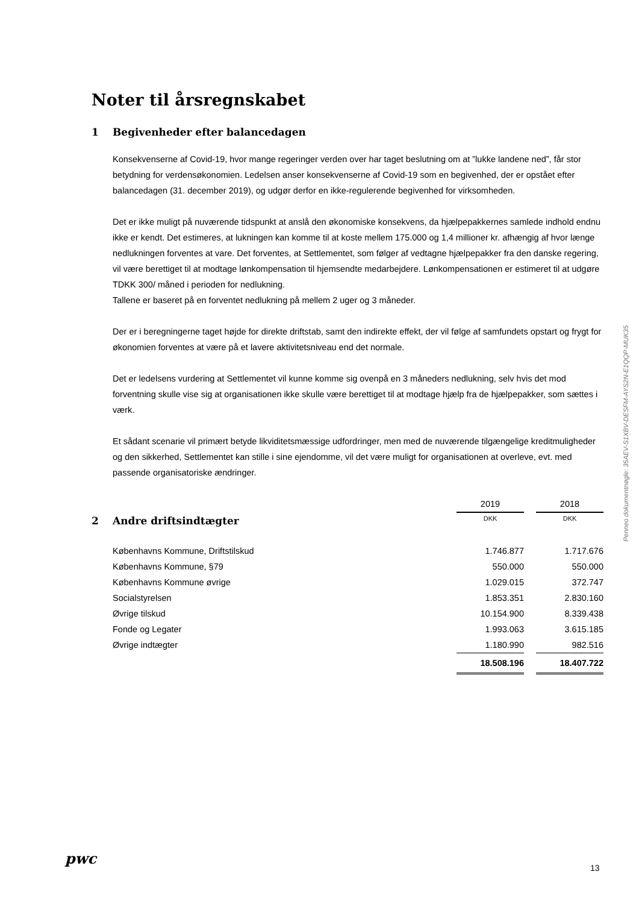Noter til årsregnskabet
1 Begivenheder efter balancedagen
Konsekvenserne af Covid-19, hvor mange regeringer verden over har taget beslutning om at ”lukke landene ned”, får stor betydning for verdensøkonomien. Ledelsen anser konsekvenserne af Covid-19 som en begivenhed, der er opstået efter balancedagen (31. december 2019), og udgør derfor en ikke-regulerende begivenhed for virksomheden.
Det er ikke muligt på nuværende tidspunkt at anslå den økonomiske konsekvens, da hjælpepakkernes samlede indhold endnu ikke er kendt. Det estimeres, at lukningen kan komme til at koste mellem 175.000 og 1,4 millioner kr. afhængig af hvor længe nedlukningen forventes at vare. Det forventes, at Settlementet, som følger af vedtagne hjælpepakker fra den danske regering, vil være berettiget til at modtage lønkompensation til hjemsendte medarbejdere. Lønkompensationen er estimeret til at udgøre TDKK 300/ måned i perioden for nedlukning.
Tallene er baseret på en forventet nedlukning på mellem 2 uger og 3 måneder.
Der er i beregningerne taget højde for direkte driftstab, samt den indirekte effekt, der vil følge af samfundets opstart og frygt for økonomien forventes at være på et lavere aktivitetsniveau end det normale.
Det er ledelsens vurdering at Settlementet vil kunne komme sig ovenpå en 3 måneders nedlukning, selv hvis det mod forventning skulle vise sig at organisationen ikke skulle være berettiget til at modtage hjælp fra de hjælpepakker, som sættes i værk.
Et sådant scenarie vil primært betyde likviditetsmæssige udfordringer, men med de nuværende tilgængelige kreditmuligheder og den sikkerhed, Settlementet kan stille i sine ejendomme, vil det være muligt for organisationen at overleve, evt. med passende organisatoriske ændringer.
| | 2019 | | 2018 |
| 2 Andre driftsindtægter | DKK | | DKK |
| Københavns Kommune, Driftstilskud | 1.746.877 | | 1.717.676 |
| Københavns Kommune, §79 | 550.000 | | 550.000 |
| Københavns Kommune øvrige | 1.029.015 | | 372.747 |
| Socialstyrelsen | 1.853.351 | | 2.830.160 |
| Øvrige tilskud | 10.154.900 | | 8.339.438 |
| Fonde og Legater | 1.993.063 | | 3.615.185 |
| Øvrige indtægter | 1.180.990 | | 982.516 |
| | 18.508.196 | | 18.407.722 |
Penneo dokumentnøgle: 35AEV-S1XBV-DESFM-AYS2N-E1QQP-MUK35
pwc
13